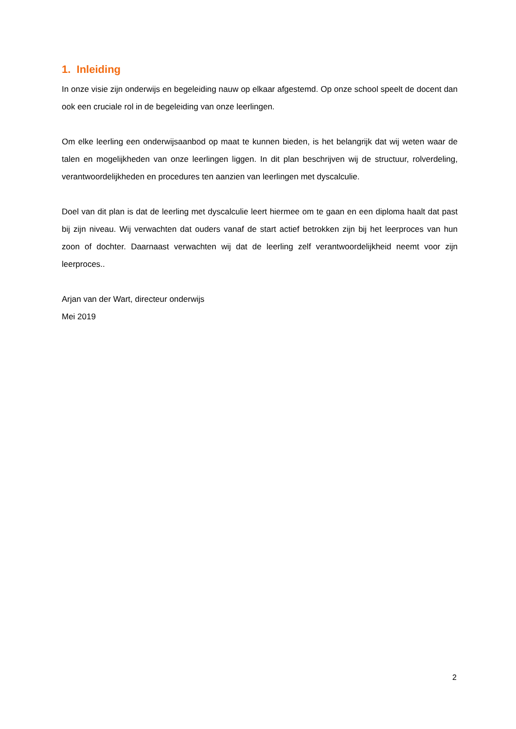1. Inleiding
In onze visie zijn onderwijs en begeleiding nauw op elkaar afgestemd. Op onze school speelt de docent dan ook een cruciale rol in de begeleiding van onze leerlingen.
Om elke leerling een onderwijsaanbod op maat te kunnen bieden, is het belangrijk dat wij weten waar de talen en mogelijkheden van onze leerlingen liggen. In dit plan beschrijven wij de structuur, rolverdeling, verantwoordelijkheden en procedures ten aanzien van leerlingen met dyscalculie.
Doel van dit plan is dat de leerling met dyscalculie leert hiermee om te gaan en een diploma haalt dat past bij zijn niveau. Wij verwachten dat ouders vanaf de start actief betrokken zijn bij het leerproces van hun zoon of dochter. Daarnaast verwachten wij dat de leerling zelf verantwoordelijkheid neemt voor zijn leerproces..
Arjan van der Wart, directeur onderwijs
Mei 2019
2